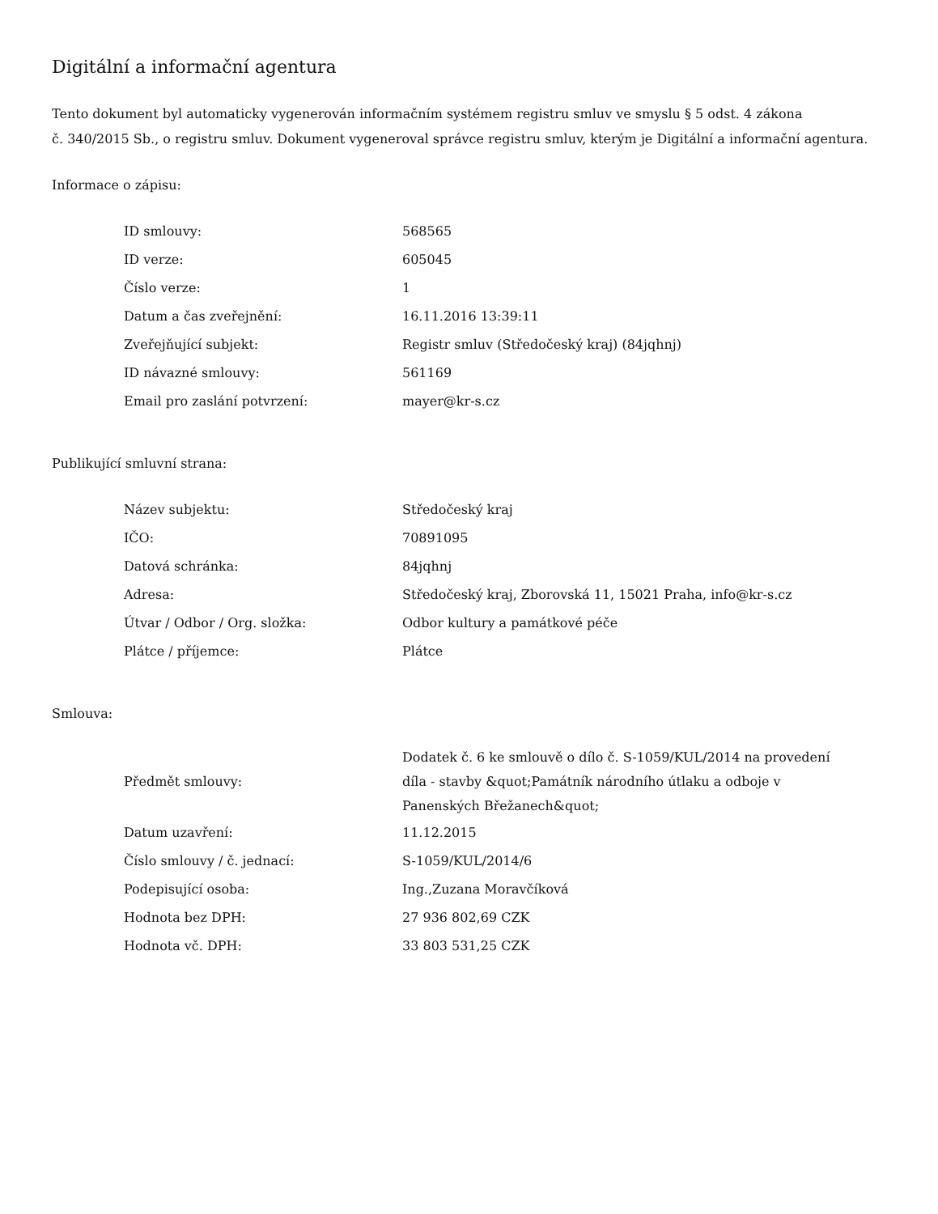Digitální a informační agentura
Tento dokument byl automaticky vygenerován informačním systémem registru smluv ve smyslu § 5 odst. 4 zákona
č. 340/2015 Sb., o registru smluv. Dokument vygeneroval správce registru smluv, kterým je Digitální a informační agentura.
Informace o zápisu:
| ID smlouvy: | 568565 |
| ID verze: | 605045 |
| Číslo verze: | 1 |
| Datum a čas zveřejnění: | 16.11.2016 13:39:11 |
| Zveřejňující subjekt: | Registr smluv (Středočeský kraj) (84jqhnj) |
| ID návazné smlouvy: | 561169 |
| Email pro zaslání potvrzení: | mayer@kr-s.cz |
Publikující smluvní strana:
| Název subjektu: | Středočeský kraj |
| IČO: | 70891095 |
| Datová schránka: | 84jqhnj |
| Adresa: | Středočeský kraj, Zborovská 11, 15021 Praha, info@kr-s.cz |
| Útvar / Odbor / Org. složka: | Odbor kultury a památkové péče |
| Plátce / příjemce: | Plátce |
Smlouva:
| Předmět smlouvy: | Dodatek č. 6 ke smlouvě o dílo č. S-1059/KUL/2014 na provedení díla - stavby &quot;Památník národního útlaku a odboje v Panenských Břežanech&quot; |
| Datum uzavření: | 11.12.2015 |
| Číslo smlouvy / č. jednací: | S-1059/KUL/2014/6 |
| Podepisující osoba: | Ing.,Zuzana Moravčíková |
| Hodnota bez DPH: | 27 936 802,69 CZK |
| Hodnota vč. DPH: | 33 803 531,25 CZK |